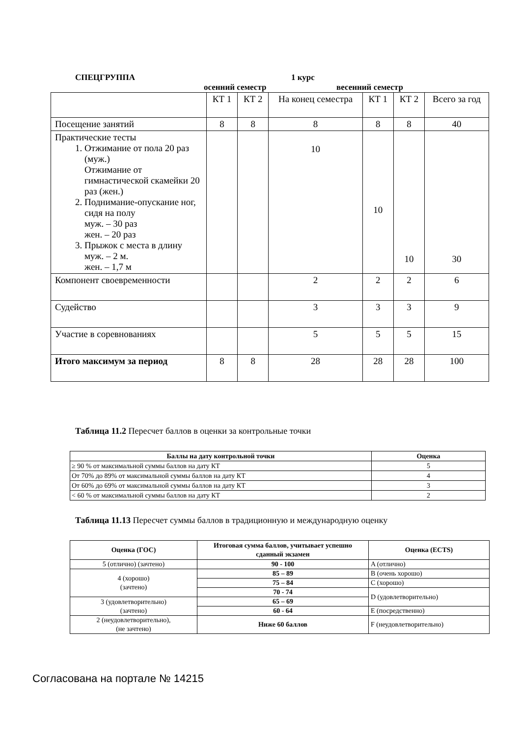СПЕЦГРУППА 1 курс
осенний семестр весенний семестр
| | КТ 1 | КТ 2 | На конец семестра | КТ 1 | КТ 2 | Всего за год |
| Посещение занятий | 8 | 8 | 8 | 8 | 8 | 40 |
| Практические тесты 1. Отжимание от пола 20 раз (муж.) Отжимание от гимнастической скамейки 20 раз (жен.) 2. Поднимание-опускание ног, сидя на полу муж. – 30 раз жен. – 20 раз 3. Прыжок с места в длину муж. – 2 м. жен. – 1,7 м | | | 10 | 10 | 10 | 30 |
| Компонент своевременности | | | 2 | 2 | 2 | 6 |
| Судейство | | | 3 | 3 | 3 | 9 |
| Участие в соревнованиях | | | 5 | 5 | 5 | 15 |
| Итого максимум за период | 8 | 8 | 28 | 28 | 28 | 100 |
Таблица 11.2 Пересчет баллов в оценки за контрольные точки
| Баллы на дату контрольной точки | Оценка |
| --- | --- |
| ≥ 90 % от максимальной суммы баллов на дату КТ | 5 |
| От 70% до 89% от максимальной суммы баллов на дату КТ | 4 |
| От 60% до 69% от максимальной суммы баллов на дату КТ | 3 |
| < 60 % от максимальной суммы баллов на дату КТ | 2 |
Таблица 11.13 Пересчет суммы баллов в традиционную и международную оценку
| Оценка (ГОС) | Итоговая сумма баллов, учитывает успешно сданный экзамен | Оценка (ECTS) |
| --- | --- | --- |
| 5 (отлично) (зачтено) | 90 - 100 | A (отлично) |
| 4 (хорошо) (зачтено) | 85 – 89 | B (очень хорошо) |
| | 75 – 84 | C (хорошо) |
| | 70 - 74 | D (удовлетворительно) |
| 3 (удовлетворительно) (зачтено) | 65 – 69 | |
| | 60 - 64 | E (посредственно) |
| 2 (неудовлетворительно), (не зачтено) | Ниже 60 баллов | F (неудовлетворительно) |
Согласована на портале № 14215